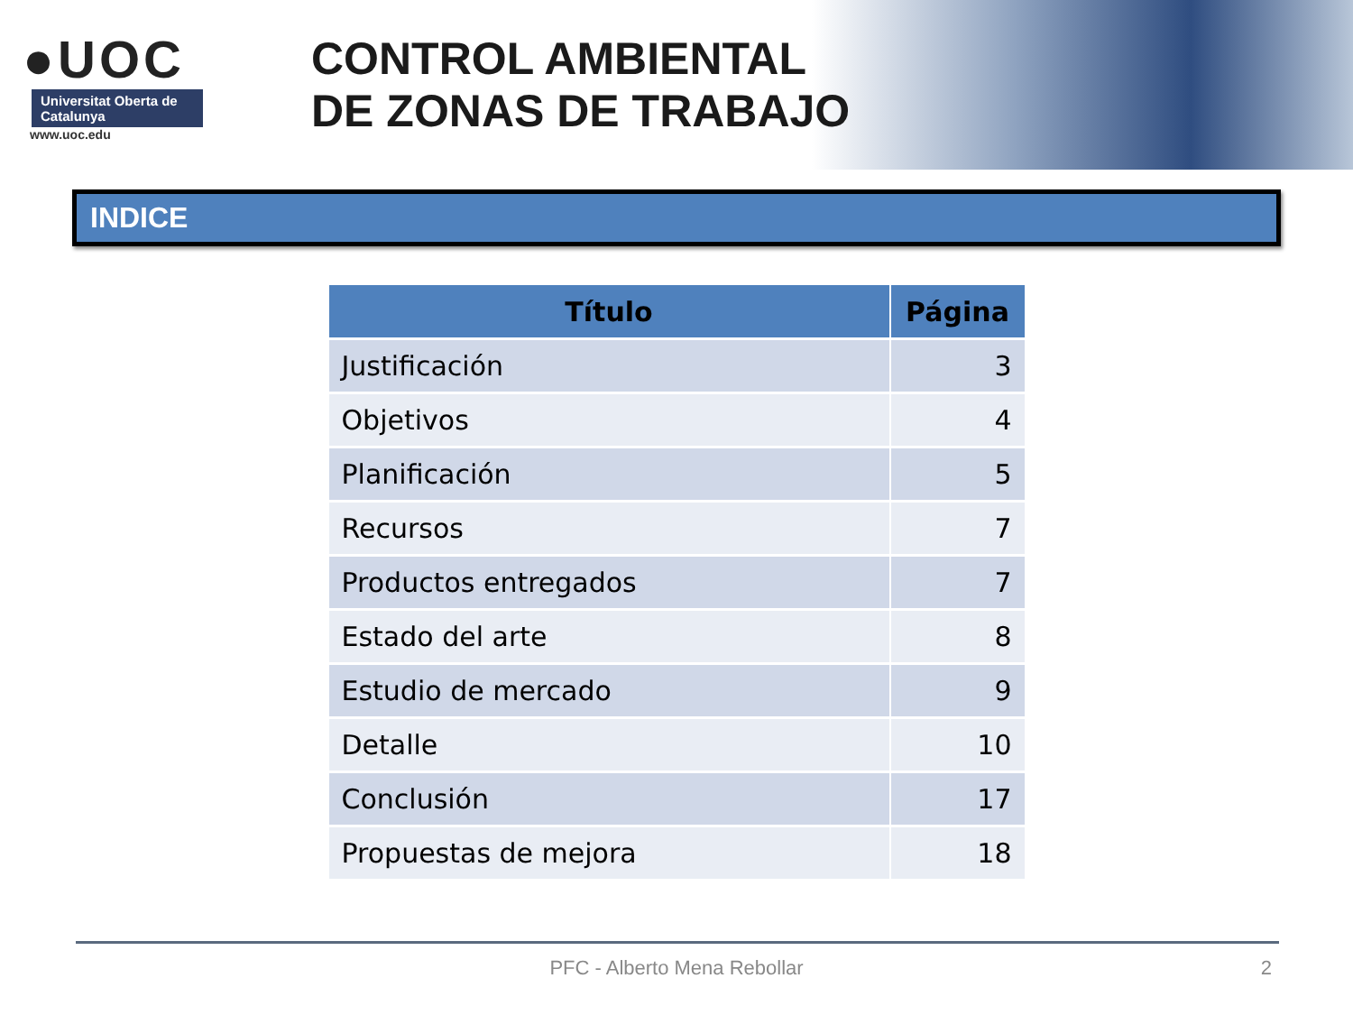●UOC
Universitat Oberta de Catalunya
www.uoc.edu
CONTROL AMBIENTAL
DE ZONAS DE TRABAJO
INDICE
| Título | Página |
| --- | --- |
| Justificación | 3 |
| Objetivos | 4 |
| Planificación | 5 |
| Recursos | 7 |
| Productos entregados | 7 |
| Estado del arte | 8 |
| Estudio de mercado | 9 |
| Detalle | 10 |
| Conclusión | 17 |
| Propuestas de mejora | 18 |
PFC - Alberto Mena Rebollar 2